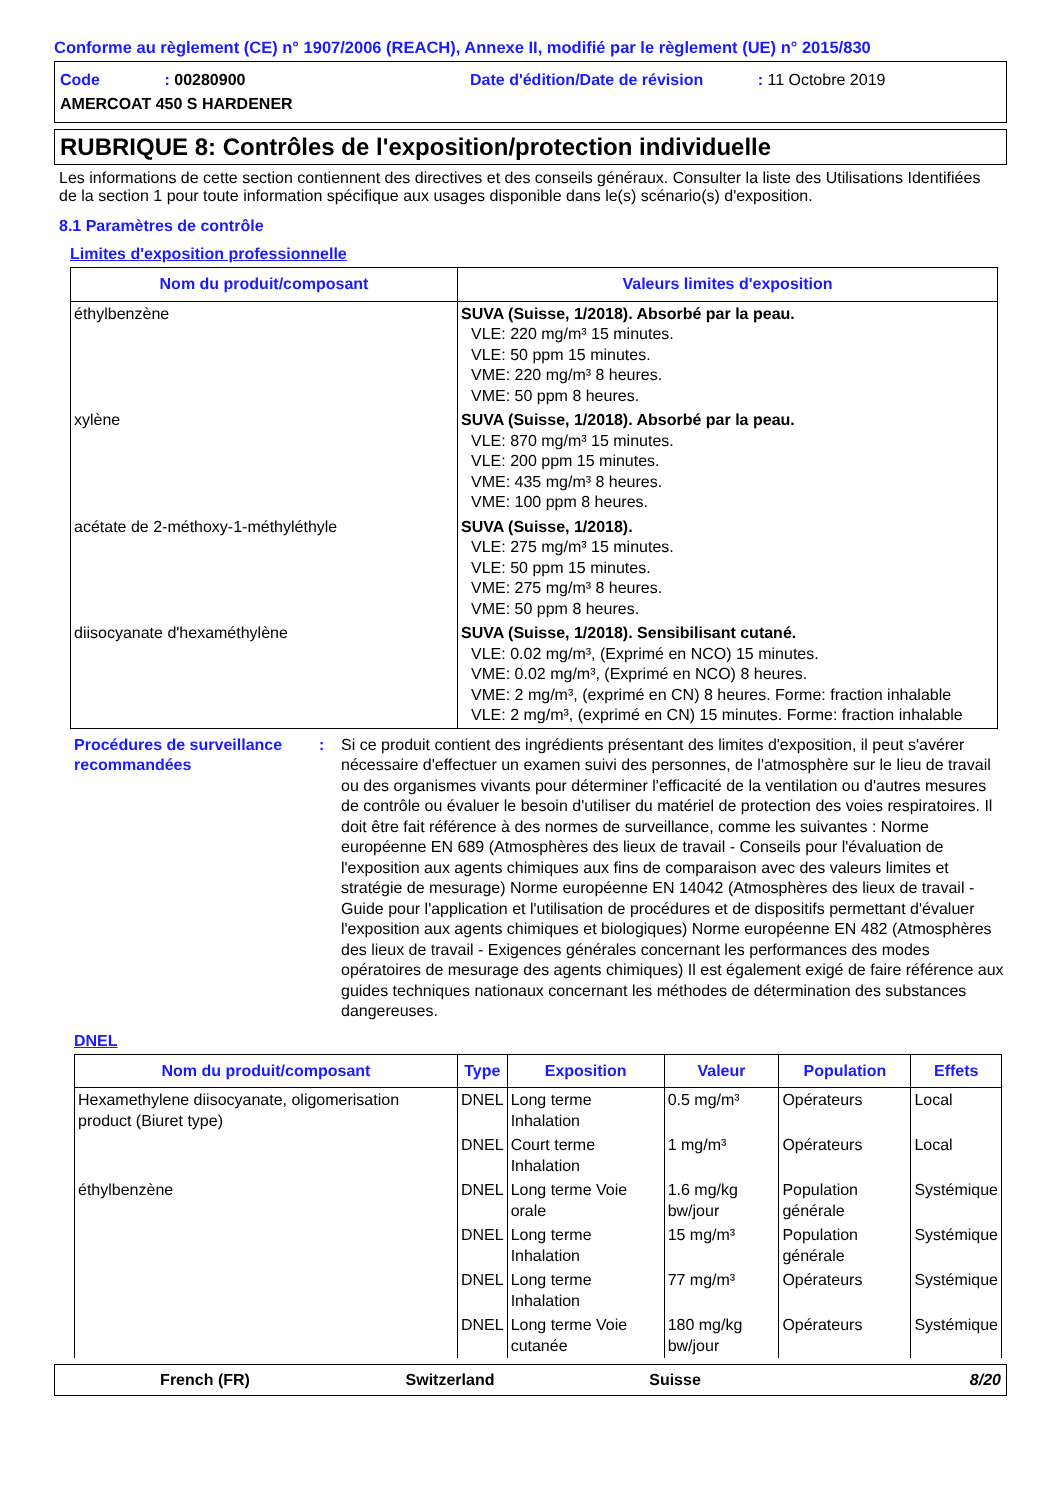Conforme au règlement (CE) n° 1907/2006 (REACH), Annexe II, modifié par le règlement (UE) n° 2015/830
Code : 00280900
Date d'édition/Date de révision : 11 Octobre 2019
AMERCOAT 450 S HARDENER
RUBRIQUE 8: Contrôles de l'exposition/protection individuelle
Les informations de cette section contiennent des directives et des conseils généraux. Consulter la liste des Utilisations Identifiées de la section 1 pour toute information spécifique aux usages disponible dans le(s) scénario(s) d'exposition.
8.1 Paramètres de contrôle
Limites d'exposition professionnelle
| Nom du produit/composant | Valeurs limites d'exposition |
| --- | --- |
| éthylbenzène | SUVA (Suisse, 1/2018). Absorbé par la peau. VLE: 220 mg/m³ 15 minutes. VLE: 50 ppm 15 minutes. VME: 220 mg/m³ 8 heures. VME: 50 ppm 8 heures. |
| xylène | SUVA (Suisse, 1/2018). Absorbé par la peau. VLE: 870 mg/m³ 15 minutes. VLE: 200 ppm 15 minutes. VME: 435 mg/m³ 8 heures. VME: 100 ppm 8 heures. |
| acétate de 2-méthoxy-1-méthyléthyle | SUVA (Suisse, 1/2018). VLE: 275 mg/m³ 15 minutes. VLE: 50 ppm 15 minutes. VME: 275 mg/m³ 8 heures. VME: 50 ppm 8 heures. |
| diisocyanate d'hexaméthylène | SUVA (Suisse, 1/2018). Sensibilisant cutané. VLE: 0.02 mg/m³, (Exprimé en NCO) 15 minutes. VME: 0.02 mg/m³, (Exprimé en NCO) 8 heures. VME: 2 mg/m³, (exprimé en CN) 8 heures. Forme: fraction inhalable VLE: 2 mg/m³, (exprimé en CN) 15 minutes. Forme: fraction inhalable |
Procédures de surveillance recommandées
: Si ce produit contient des ingrédients présentant des limites d'exposition, il peut s'avérer nécessaire d'effectuer un examen suivi des personnes, de l'atmosphère sur le lieu de travail ou des organismes vivants pour déterminer l'efficacité de la ventilation ou d'autres mesures de contrôle ou évaluer le besoin d'utiliser du matériel de protection des voies respiratoires. Il doit être fait référence à des normes de surveillance, comme les suivantes : Norme européenne EN 689 (Atmosphères des lieux de travail - Conseils pour l'évaluation de l'exposition aux agents chimiques aux fins de comparaison avec des valeurs limites et stratégie de mesurage) Norme européenne EN 14042 (Atmosphères des lieux de travail - Guide pour l'application et l'utilisation de procédures et de dispositifs permettant d'évaluer l'exposition aux agents chimiques et biologiques) Norme européenne EN 482 (Atmosphères des lieux de travail - Exigences générales concernant les performances des modes opératoires de mesurage des agents chimiques) Il est également exigé de faire référence aux guides techniques nationaux concernant les méthodes de détermination des substances dangereuses.
DNEL
| Nom du produit/composant | Type | Exposition | Valeur | Population | Effets |
| --- | --- | --- | --- | --- | --- |
| Hexamethylene diisocyanate, oligomerisation product (Biuret type) | DNEL | Long terme Inhalation | 0.5 mg/m³ | Opérateurs | Local |
| | DNEL | Court terme Inhalation | 1 mg/m³ | Opérateurs | Local |
| éthylbenzène | DNEL | Long terme Voie orale | 1.6 mg/kg bw/jour | Population générale | Systémique |
| | DNEL | Long terme Inhalation | 15 mg/m³ | Population générale | Systémique |
| | DNEL | Long terme Inhalation | 77 mg/m³ | Opérateurs | Systémique |
| | DNEL | Long terme Voie cutanée | 180 mg/kg bw/jour | Opérateurs | Systémique |
French (FR) Switzerland Suisse 8/20